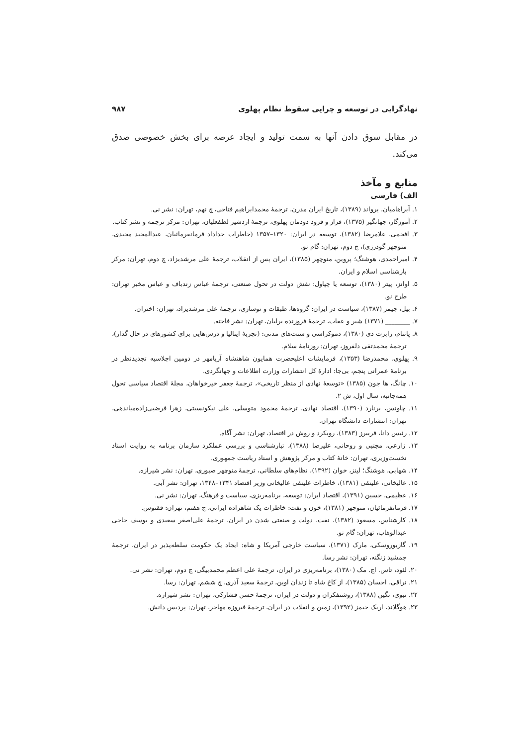نهادگرایی در توسعه و چرایی سقوط نظام پهلوی ۹۸۷
در مقابل سوق دادن آنها به سمت تولید و ایجاد عرصه برای بخش خصوصی صدق می‌کند.
منابع و مآخذ
الف) فارسی
۱. آبراهامیان، یرواند (۱۳۸۹)، تاریخ ایران مدرن، ترجمهٔ محمدابراهیم فتاحی، چ نهم، تهران: نشر نی.
۲. آموزگار، جهانگیر (۱۳۷۵)، فراز و فرود دودمان پهلوی، ترجمهٔ اردشیر لطفعلیان، تهران: مرکز ترجمه و نشر کتاب.
۳. افخمی، غلامرضا (۱۳۸۲)، توسعه در ایران: ۱۳۲۰–۱۳۵۷ (خاطرات خداداد فرمانفرمائیان، عبدالمجید مجیدی، منوچهر گودرزی)، چ دوم، تهران: گام نو.
۴. امیراحمدی، هوشنگ؛ پروین، منوچهر (۱۳۸۵)، ایران پس از انقلاب، ترجمهٔ علی مرشدیزاد، چ دوم، تهران: مرکز بازشناسی اسلام و ایران.
۵. اوانز، پیتر (۱۳۸۰)، توسعه یا چپاول: نقش دولت در تحول صنعتی، ترجمهٔ عباس زندباف و عباس مخبر تهران: طرح نو.
۶. بیل، جیمز (۱۳۸۷)، سیاست در ایران: گروه‌ها، طبقات و نوسازی، ترجمهٔ علی مرشدیزاد، تهران: اختران.
۷. ________ (۱۳۷۱) شیر و عقاب، ترجمهٔ فروزنده برلیان، تهران: نشر فاخته.
۸. پاتنام، رابرت دی (۱۳۸۰)، دموکراسی و سنت‌های مدنی: (تجربهٔ ایتالیا و درس‌هایی برای کشورهای در حال گذار)، ترجمهٔ محمدتقی دلفروز، تهران: روزنامهٔ سلام.
۹. پهلوی، محمدرضا (۱۳۵۳)، فرمایشات اعلیحضرت همایون شاهنشاه آریامهر در دومین اجلاسیه تجدیدنظر در برنامهٔ عمرانی پنجم، بی‌جا: ادارهٔ کل انتشارات وزارت اطلاعات و جهانگردی.
۱۰. چانگ، ها جون (۱۳۸۵) «توسعهٔ نهادی از منظر تاریخی»، ترجمهٔ جعفر خیرخواهان، مجلهٔ اقتصاد سیاسی تحول همه‌جانبه، سال اول، ش ۲.
۱۱. چاونس، برنارد (۱۳۹۰)، اقتصاد نهادی، ترجمهٔ محمود متوسلی، علی نیکونسبتی، زهرا فرضیی‌زاده‌میاندهی، تهران: انتشارات دانشگاه تهران.
۱۲. رئیس دانا، فریبرز (۱۳۸۳)، رویکرد و روش در اقتصاد، تهران: نشر آگاه.
۱۳. زارعی، مجتبی و روحانی، علیرضا (۱۳۸۸)، تبارشناسی و بررسی عملکرد سازمان برنامه به روایت اسناد نخست‌وزیری، تهران: خانهٔ کتاب و مرکز پژوهش و اسناد ریاست جمهوری.
۱۴. شهابی، هوشنگ؛ لینز، خوان (۱۳۹۲)، نظام‌های سلطانی، ترجمهٔ منوچهر صبوری، تهران: نشر شیرازه.
۱۵. عالیخانی، علینقی (۱۳۸۱)، خاطرات علینقی عالیخانی وزیر اقتصاد ۱۳۴۱–۱۳۴۸، تهران: نشر آبی.
۱۶. عظیمی، حسین (۱۳۹۱)، اقتصاد ایران: توسعه، برنامه‌ریزی، سیاست و فرهنگ، تهران: نشر نی.
۱۷. فرمانفرمائیان، منوچهر (۱۳۸۱)، خون و نفت: خاطرات یک شاهزاده ایرانی، چ هفتم، تهران: ققنوس.
۱۸. کارشناس، مسعود (۱۳۸۲)، نفت، دولت و صنعتی شدن در ایران، ترجمهٔ علی‌اصغر سعیدی و یوسف حاجی عبدالوهاب، تهران: گام نو.
۱۹. گازیوروسکی، مارک (۱۳۷۱)، سیاست خارجی آمریکا و شاه: ایجاد یک حکومت سلطه‌پذیر در ایران، ترجمهٔ جمشید زنگنه، تهران: نشر رسا.
۲۰. لئود، تاس. اچ. مک (۱۳۸۰)، برنامه‌ریزی در ایران، ترجمهٔ علی اعظم محمدبیگی، چ دوم، تهران: نشر نی.
۲۱. نراقی، احسان (۱۳۸۵)، از کاخ شاه تا زندان اوین، ترجمهٔ سعید آذری، چ ششم، تهران: رسا.
۲۲. نبوی، نگین (۱۳۸۸)، روشنفکران و دولت در ایران، ترجمهٔ حسن فشارکی، تهران: نشر شیرازه.
۲۳. هوگلاند، اریک جیمز (۱۳۹۲)، زمین و انقلاب در ایران، ترجمهٔ فیروزه مهاجر، تهران: پردیس دانش.